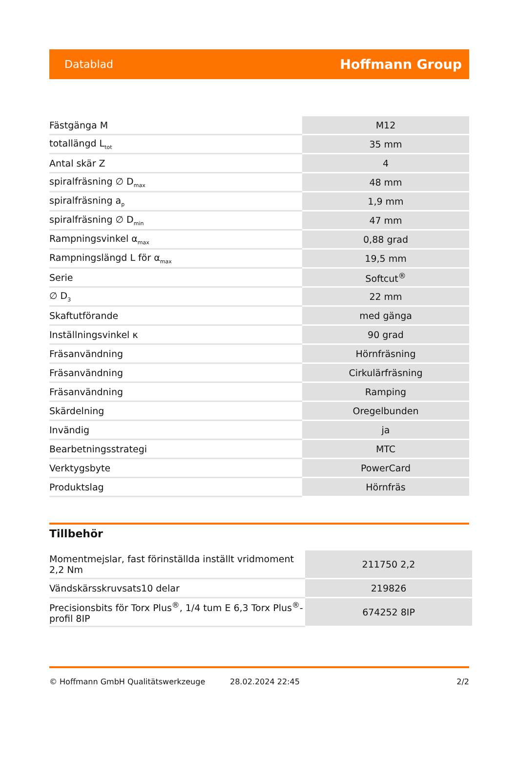Datablad Hoffmann Group
| Fästgänga M | M12 |
| totallängd L<sub>tot</sub> | 35 mm |
| Antal skär Z | 4 |
| spiralfräsning ∅ D<sub>max</sub> | 48 mm |
| spiralfräsning a<sub>p</sub> | 1,9 mm |
| spiralfräsning ∅ D<sub>min</sub> | 47 mm |
| Rampningsvinkel α<sub>max</sub> | 0,88 grad |
| Rampningslängd L för α<sub>max</sub> | 19,5 mm |
| Serie | Softcut<sup>®</sup> |
| ∅ D<sub>3</sub> | 22 mm |
| Skaftutförande | med gänga |
| Inställningsvinkel κ | 90 grad |
| Fräsanvändning | Hörnfräsning |
| Fräsanvändning | Cirkulärfräsning |
| Fräsanvändning | Ramping |
| Skärdelning | Oregelbunden |
| Invändig | ja |
| Bearbetningsstrategi | MTC |
| Verktygsbyte | PowerCard |
| Produktslag | Hörnfräs |
Tillbehör
| Momentmejslar, fast förinställda inställt vridmoment 2,2 Nm | 211750 2,2 |
| Vändskärsskruvsats10 delar | 219826 |
| Precisionsbits för Torx Plus<sup>®</sup>, 1/4 tum E 6,3 Torx Plus<sup>®</sup>-profil 8IP | 674252 8IP |
© Hoffmann GmbH Qualitätswerkzeuge 28.02.2024 22:45 2/2